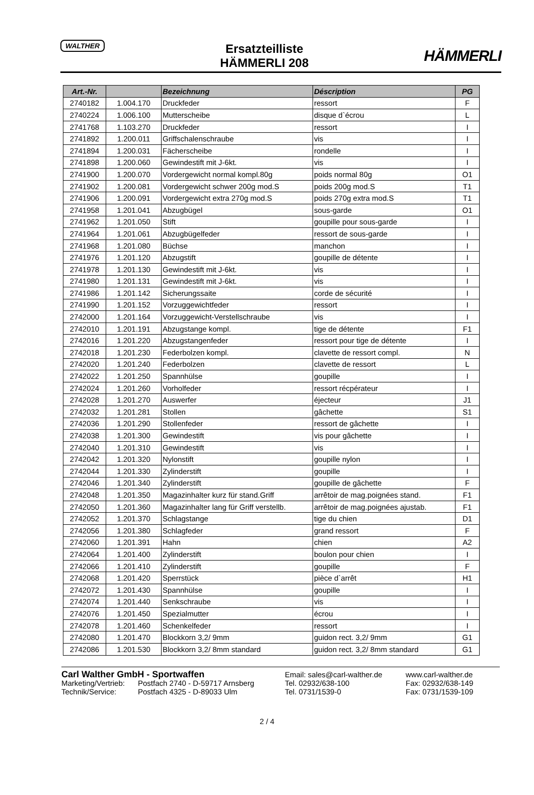WALTHER
Ersatzteilliste
HÄMMERLI 208
HÄMMERLI
| Art.-Nr. | | Bezeichnung | Déscription | PG |
| --- | --- | --- | --- | --- |
| 2740182 | 1.004.170 | Druckfeder | ressort | F |
| 2740224 | 1.006.100 | Mutterscheibe | disque d`écrou | L |
| 2741768 | 1.103.270 | Druckfeder | ressort | I |
| 2741892 | 1.200.011 | Griffschalenschraube | vis | I |
| 2741894 | 1.200.031 | Fächerscheibe | rondelle | I |
| 2741898 | 1.200.060 | Gewindestift mit J-6kt. | vis | I |
| 2741900 | 1.200.070 | Vordergewicht normal kompl.80g | poids normal 80g | O1 |
| 2741902 | 1.200.081 | Vordergewicht schwer 200g mod.S | poids 200g mod.S | T1 |
| 2741906 | 1.200.091 | Vordergewicht extra 270g mod.S | poids 270g extra mod.S | T1 |
| 2741958 | 1.201.041 | Abzugbügel | sous-garde | O1 |
| 2741962 | 1.201.050 | Stift | goupille pour sous-garde | I |
| 2741964 | 1.201.061 | Abzugbügelfeder | ressort de sous-garde | I |
| 2741968 | 1.201.080 | Büchse | manchon | I |
| 2741976 | 1.201.120 | Abzugstift | goupille de détente | I |
| 2741978 | 1.201.130 | Gewindestift mit J-6kt. | vis | I |
| 2741980 | 1.201.131 | Gewindestift mit J-6kt. | vis | I |
| 2741986 | 1.201.142 | Sicherungssaite | corde de sécurité | I |
| 2741990 | 1.201.152 | Vorzuggewichtfeder | ressort | I |
| 2742000 | 1.201.164 | Vorzuggewicht-Verstellschraube | vis | I |
| 2742010 | 1.201.191 | Abzugstange kompl. | tige de détente | F1 |
| 2742016 | 1.201.220 | Abzugstangenfeder | ressort pour tige de détente | I |
| 2742018 | 1.201.230 | Federbolzen kompl. | clavette de ressort compl. | N |
| 2742020 | 1.201.240 | Federbolzen | clavette de ressort | L |
| 2742022 | 1.201.250 | Spannhülse | goupille | I |
| 2742024 | 1.201.260 | Vorholfeder | ressort récpérateur | I |
| 2742028 | 1.201.270 | Auswerfer | éjecteur | J1 |
| 2742032 | 1.201.281 | Stollen | gâchette | S1 |
| 2742036 | 1.201.290 | Stollenfeder | ressort de gâchette | I |
| 2742038 | 1.201.300 | Gewindestift | vis pour gâchette | I |
| 2742040 | 1.201.310 | Gewindestift | vis | I |
| 2742042 | 1.201.320 | Nylonstift | goupille nylon | I |
| 2742044 | 1.201.330 | Zylinderstift | goupille | I |
| 2742046 | 1.201.340 | Zylinderstift | goupille de gâchette | F |
| 2742048 | 1.201.350 | Magazinhalter kurz für stand.Griff | arrêtoir de mag.poignées stand. | F1 |
| 2742050 | 1.201.360 | Magazinhalter lang für Griff verstellb. | arrêtoir de mag.poignées ajustab. | F1 |
| 2742052 | 1.201.370 | Schlagstange | tige du chien | D1 |
| 2742056 | 1.201.380 | Schlagfeder | grand ressort | F |
| 2742060 | 1.201.391 | Hahn | chien | A2 |
| 2742064 | 1.201.400 | Zylinderstift | boulon pour chien | I |
| 2742066 | 1.201.410 | Zylinderstift | goupille | F |
| 2742068 | 1.201.420 | Sperrstück | pièce d`arrêt | H1 |
| 2742072 | 1.201.430 | Spannhülse | goupille | I |
| 2742074 | 1.201.440 | Senkschraube | vis | I |
| 2742076 | 1.201.450 | Spezialmutter | écrou | I |
| 2742078 | 1.201.460 | Schenkelfeder | ressort | I |
| 2742080 | 1.201.470 | Blockkorn 3,2/ 9mm | guidon rect. 3,2/ 9mm | G1 |
| 2742086 | 1.201.530 | Blockkorn 3,2/ 8mm standard | guidon rect. 3,2/ 8mm standard | G1 |
Carl Walther GmbH - Sportwaffen Email: sales@carl-walther.de www.carl-walther.de
Marketing/Vertrieb: Postfach 2740 - D-59717 Arnsberg Tel. 02932/638-100 Fax: 02932/638-149
Technik/Service: Postfach 4325 - D-89033 Ulm Tel. 0731/1539-0 Fax: 0731/1539-109
2 / 4